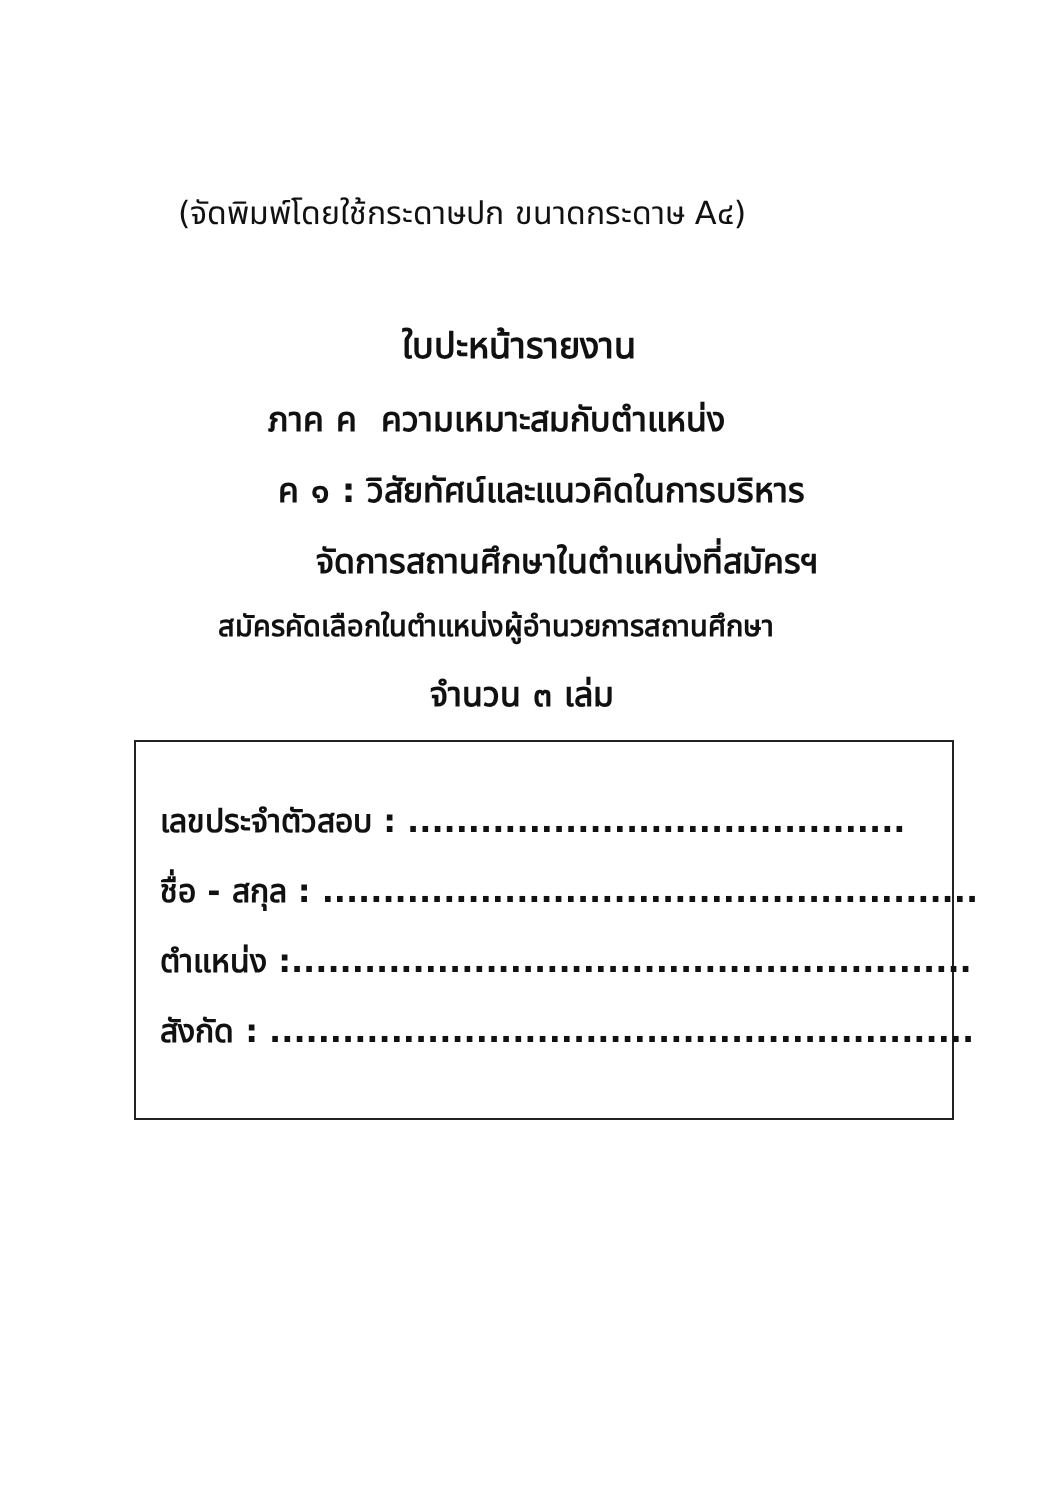(จัดพิมพ์โดยใช้กระดาษปก ขนาดกระดาษ A๔)
ใบปะหน้ารายงาน
ภาค ค ความเหมาะสมกับตำแหน่ง
ค ๑ : วิสัยทัศน์และแนวคิดในการบริหาร
จัดการสถานศึกษาในตำแหน่งที่สมัครฯ
สมัครคัดเลือกในตำแหน่งผู้อำนวยการสถานศึกษา
จำนวน ๓ เล่ม
เลขประจำตัวสอบ : .........................................
ชื่อ - สกุล : ......................................................
ตำแหน่ง :........................................................
สังกัด : ..........................................................